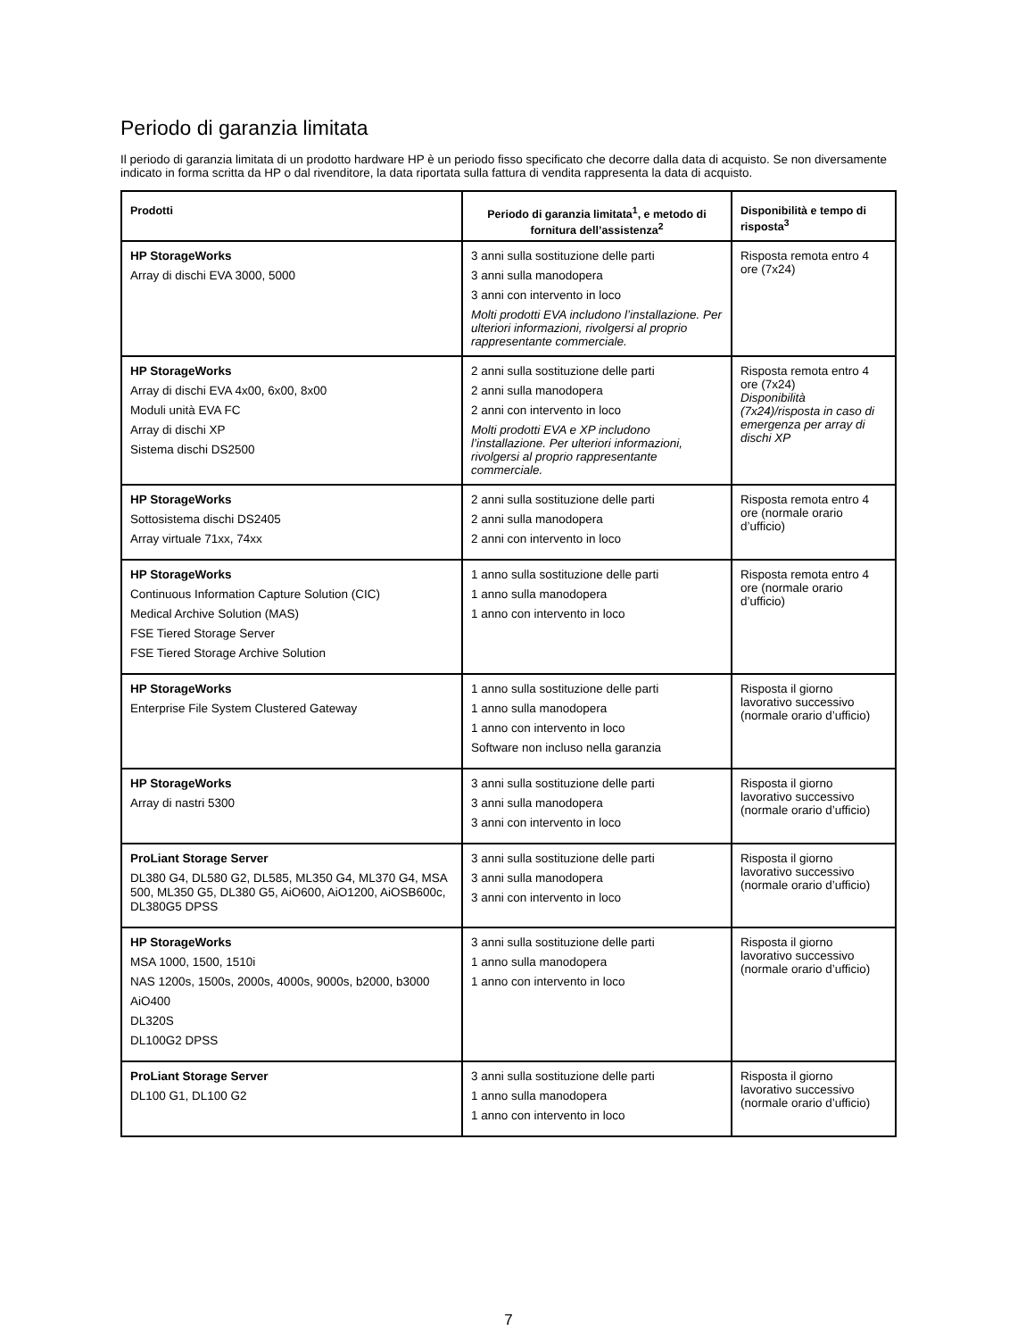Periodo di garanzia limitata
Il periodo di garanzia limitata di un prodotto hardware HP è un periodo fisso specificato che decorre dalla data di acquisto. Se non diversamente indicato in forma scritta da HP o dal rivenditore, la data riportata sulla fattura di vendita rappresenta la data di acquisto.
| Prodotti | Periodo di garanzia limitata<sup>1</sup>, e metodo di fornitura dell’assistenza<sup>2</sup> | Disponibilità e tempo di risposta<sup>3</sup> |
| --- | --- | --- |
| HP StorageWorks Array di dischi EVA 3000, 5000 | 3 anni sulla sostituzione delle parti 3 anni sulla manodopera 3 anni con intervento in loco Molti prodotti EVA includono l’installazione. Per ulteriori informazioni, rivolgersi al proprio rappresentante commerciale. | Risposta remota entro 4 ore (7x24) |
| HP StorageWorks Array di dischi EVA 4x00, 6x00, 8x00 Moduli unità EVA FC Array di dischi XP Sistema dischi DS2500 | 2 anni sulla sostituzione delle parti 2 anni sulla manodopera 2 anni con intervento in loco Molti prodotti EVA e XP includono l’installazione. Per ulteriori informazioni, rivolgersi al proprio rappresentante commerciale. | Risposta remota entro 4 ore (7x24) Disponibilità (7x24)/risposta in caso di emergenza per array di dischi XP |
| HP StorageWorks Sottosistema dischi DS2405 Array virtuale 71xx, 74xx | 2 anni sulla sostituzione delle parti 2 anni sulla manodopera 2 anni con intervento in loco | Risposta remota entro 4 ore (normale orario d’ufficio) |
| HP StorageWorks Continuous Information Capture Solution (CIC) Medical Archive Solution (MAS) FSE Tiered Storage Server FSE Tiered Storage Archive Solution | 1 anno sulla sostituzione delle parti 1 anno sulla manodopera 1 anno con intervento in loco | Risposta remota entro 4 ore (normale orario d’ufficio) |
| HP StorageWorks Enterprise File System Clustered Gateway | 1 anno sulla sostituzione delle parti 1 anno sulla manodopera 1 anno con intervento in loco Software non incluso nella garanzia | Risposta il giorno lavorativo successivo (normale orario d’ufficio) |
| HP StorageWorks Array di nastri 5300 | 3 anni sulla sostituzione delle parti 3 anni sulla manodopera 3 anni con intervento in loco | Risposta il giorno lavorativo successivo (normale orario d’ufficio) |
| ProLiant Storage Server DL380 G4, DL580 G2, DL585, ML350 G4, ML370 G4, MSA 500, ML350 G5, DL380 G5, AiO600, AiO1200, AiOSB600c, DL380G5 DPSS | 3 anni sulla sostituzione delle parti 3 anni sulla manodopera 3 anni con intervento in loco | Risposta il giorno lavorativo successivo (normale orario d’ufficio) |
| HP StorageWorks MSA 1000, 1500, 1510i NAS 1200s, 1500s, 2000s, 4000s, 9000s, b2000, b3000 AiO400 DL320S DL100G2 DPSS | 3 anni sulla sostituzione delle parti 1 anno sulla manodopera 1 anno con intervento in loco | Risposta il giorno lavorativo successivo (normale orario d’ufficio) |
| ProLiant Storage Server DL100 G1, DL100 G2 | 3 anni sulla sostituzione delle parti 1 anno sulla manodopera 1 anno con intervento in loco | Risposta il giorno lavorativo successivo (normale orario d’ufficio) |
7